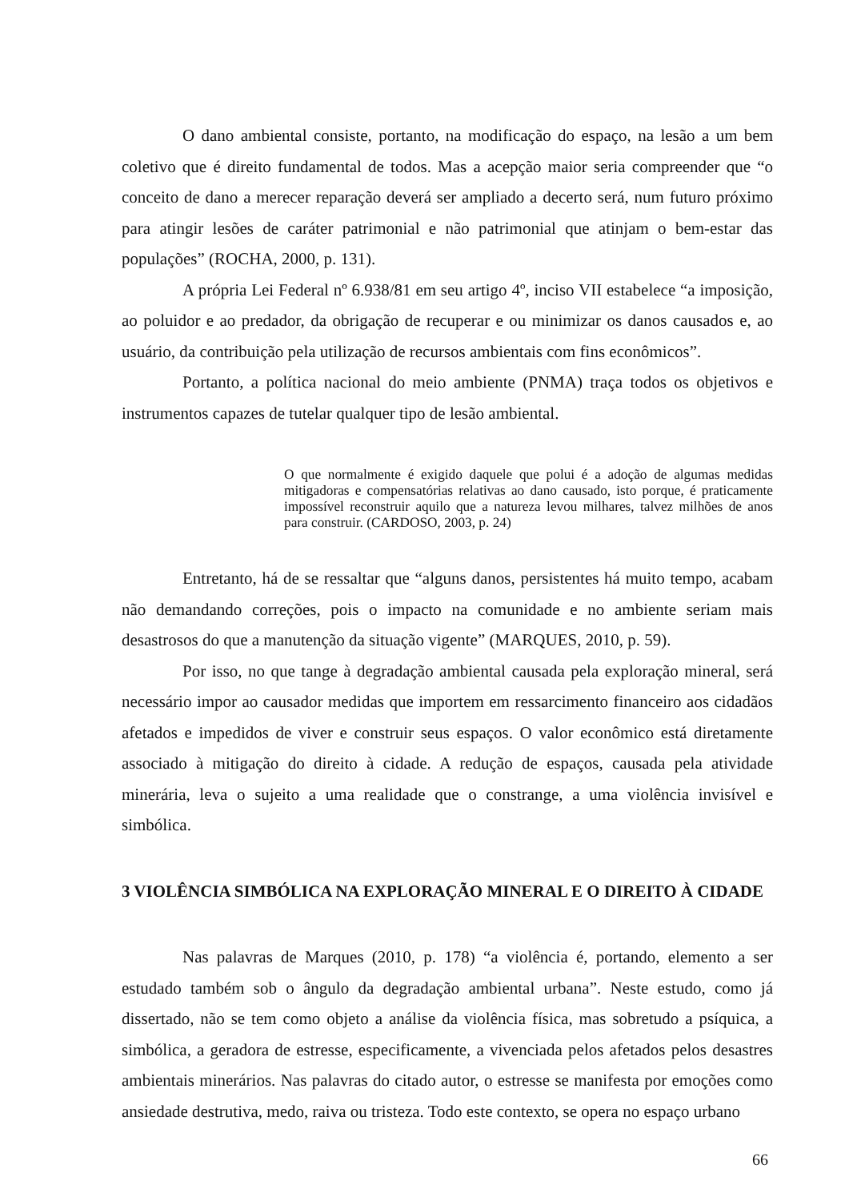O dano ambiental consiste, portanto, na modificação do espaço, na lesão a um bem coletivo que é direito fundamental de todos. Mas a acepção maior seria compreender que “o conceito de dano a merecer reparação deverá ser ampliado a decerto será, num futuro próximo para atingir lesões de caráter patrimonial e não patrimonial que atinjam o bem-estar das populações” (ROCHA, 2000, p. 131).
A própria Lei Federal nº 6.938/81 em seu artigo 4º, inciso VII estabelece “a imposição, ao poluidor e ao predador, da obrigação de recuperar e ou minimizar os danos causados e, ao usuário, da contribuição pela utilização de recursos ambientais com fins econômicos”.
Portanto, a política nacional do meio ambiente (PNMA) traça todos os objetivos e instrumentos capazes de tutelar qualquer tipo de lesão ambiental.
O que normalmente é exigido daquele que polui é a adoção de algumas medidas mitigadoras e compensatórias relativas ao dano causado, isto porque, é praticamente impossível reconstruir aquilo que a natureza levou milhares, talvez milhões de anos para construir. (CARDOSO, 2003, p. 24)
Entretanto, há de se ressaltar que “alguns danos, persistentes há muito tempo, acabam não demandando correções, pois o impacto na comunidade e no ambiente seriam mais desastrosos do que a manutenção da situação vigente” (MARQUES, 2010, p. 59).
Por isso, no que tange à degradação ambiental causada pela exploração mineral, será necessário impor ao causador medidas que importem em ressarcimento financeiro aos cidadãos afetados e impedidos de viver e construir seus espaços. O valor econômico está diretamente associado à mitigação do direito à cidade. A redução de espaços, causada pela atividade minerária, leva o sujeito a uma realidade que o constrange, a uma violência invisível e simbólica.
3 VIOLÊNCIA SIMBÓLICA NA EXPLORAÇÃO MINERAL E O DIREITO À CIDADE
Nas palavras de Marques (2010, p. 178) “a violência é, portando, elemento a ser estudado também sob o ângulo da degradação ambiental urbana”. Neste estudo, como já dissertado, não se tem como objeto a análise da violência física, mas sobretudo a psíquica, a simbólica, a geradora de estresse, especificamente, a vivenciada pelos afetados pelos desastres ambientais minerários. Nas palavras do citado autor, o estresse se manifesta por emoções como ansiedade destrutiva, medo, raiva ou tristeza. Todo este contexto, se opera no espaço urbano
66